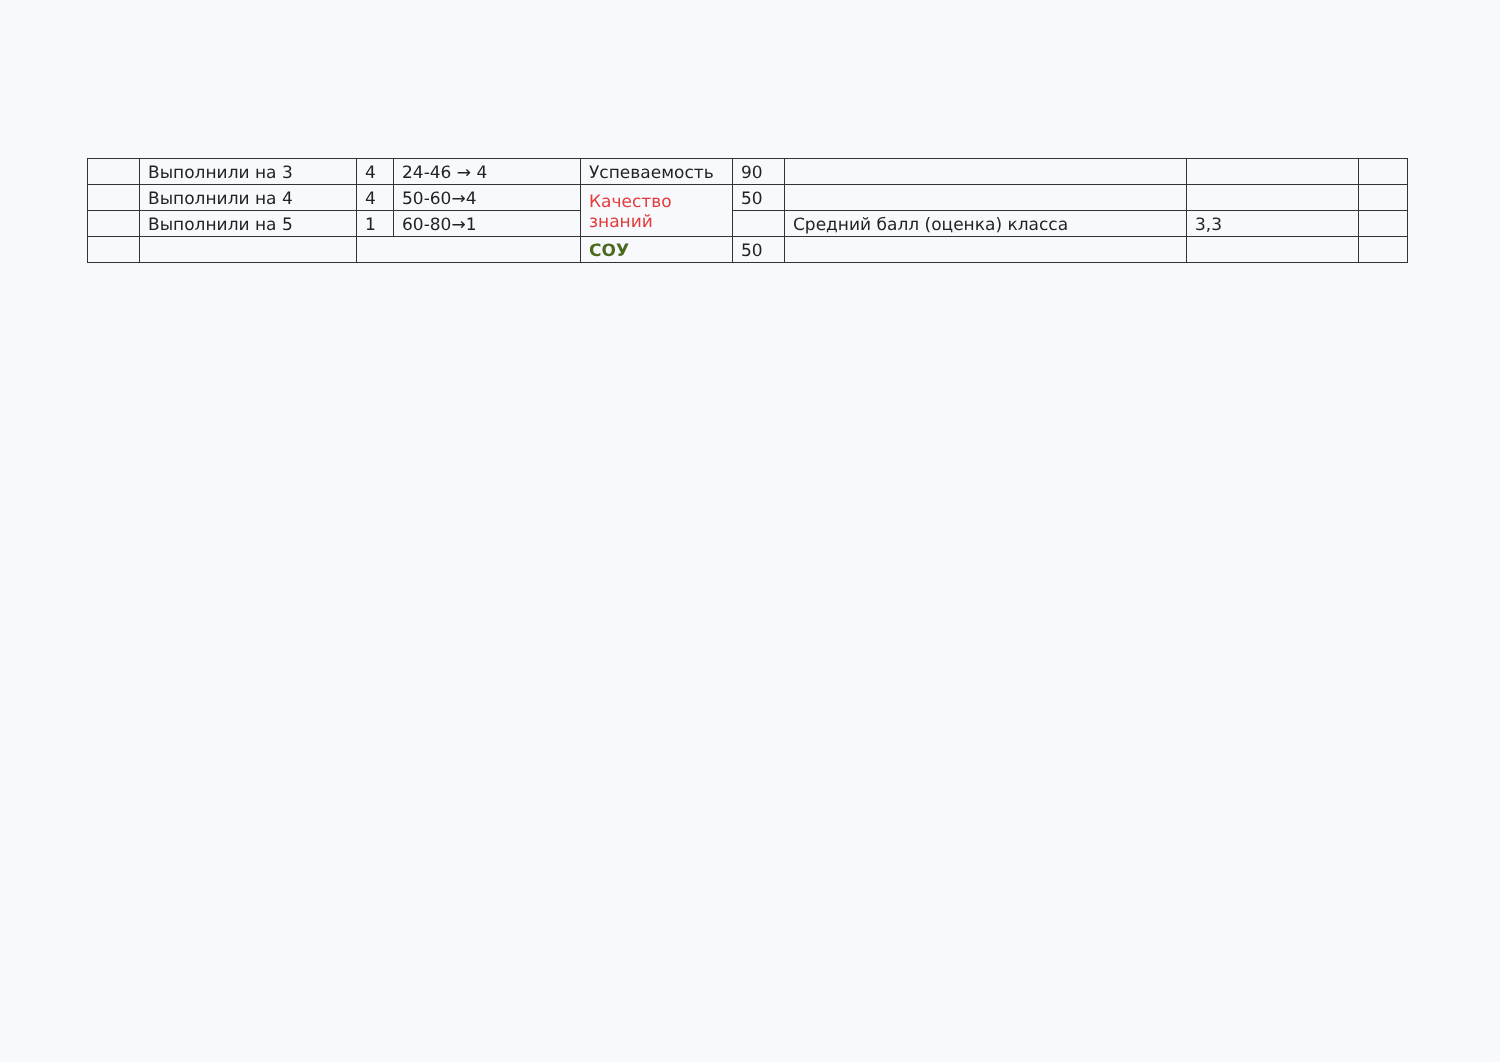| | Выполнили на 3 | 4 | 24-46 → 4 | Успеваемость | 90 | | | |
| | Выполнили на 4 | 4 | 50-60→4 | Качество знаний | 50 | | | |
| | Выполнили на 5 | 1 | 60-80→1 | | | Средний балл (оценка) класса | 3,3 | |
| | | | | СОУ | 50 | | | |